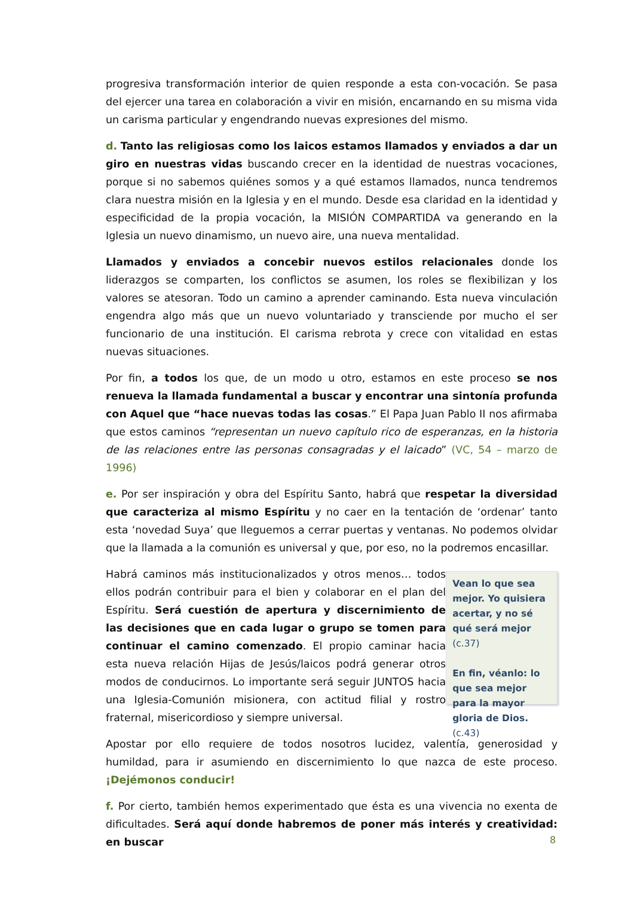progresiva transformación interior de quien responde a esta con-vocación. Se pasa del ejercer una tarea en colaboración a vivir en misión, encarnando en su misma vida un carisma particular y engendrando nuevas expresiones del mismo.
d. Tanto las religiosas como los laicos estamos llamados y enviados a dar un giro en nuestras vidas buscando crecer en la identidad de nuestras vocaciones, porque si no sabemos quiénes somos y a qué estamos llamados, nunca tendremos clara nuestra misión en la Iglesia y en el mundo. Desde esa claridad en la identidad y especificidad de la propia vocación, la MISIÓN COMPARTIDA va generando en la Iglesia un nuevo dinamismo, un nuevo aire, una nueva mentalidad.
Llamados y enviados a concebir nuevos estilos relacionales donde los liderazgos se comparten, los conflictos se asumen, los roles se flexibilizan y los valores se atesoran. Todo un camino a aprender caminando. Esta nueva vinculación engendra algo más que un nuevo voluntariado y transciende por mucho el ser funcionario de una institución. El carisma rebrota y crece con vitalidad en estas nuevas situaciones.
Por fin, a todos los que, de un modo u otro, estamos en este proceso se nos renueva la llamada fundamental a buscar y encontrar una sintonía profunda con Aquel que “hace nuevas todas las cosas.” El Papa Juan Pablo II nos afirmaba que estos caminos “representan un nuevo capítulo rico de esperanzas, en la historia de las relaciones entre las personas consagradas y el laicado” (VC, 54 – marzo de 1996)
e. Por ser inspiración y obra del Espíritu Santo, habrá que respetar la diversidad que caracteriza al mismo Espíritu y no caer en la tentación de ‘ordenar’ tanto esta ‘novedad Suya’ que lleguemos a cerrar puertas y ventanas. No podemos olvidar que la llamada a la comunión es universal y que, por eso, no la podremos encasillar.
Habrá caminos más institucionalizados y otros menos… todos ellos podrán contribuir para el bien y colaborar en el plan del Espíritu. Será cuestión de apertura y discernimiento de las decisiones que en cada lugar o grupo se tomen para continuar el camino comenzado. El propio caminar hacia esta nueva relación Hijas de Jesús/laicos podrá generar otros modos de conducirnos. Lo importante será seguir JUNTOS hacia una Iglesia-Comunión misionera, con actitud filial y rostro fraternal, misericordioso y siempre universal.
Vean lo que sea mejor. Yo quisiera acertar, y no sé qué será mejor (c.37)
En fin, véanlo: lo que sea mejor para la mayor gloria de Dios. (c.43)
Apostar por ello requiere de todos nosotros lucidez, valentía, generosidad y humildad, para ir asumiendo en discernimiento lo que nazca de este proceso. ¡Dejémonos conducir!
f. Por cierto, también hemos experimentado que ésta es una vivencia no exenta de dificultades. Será aquí donde habremos de poner más interés y creatividad: en buscar
8